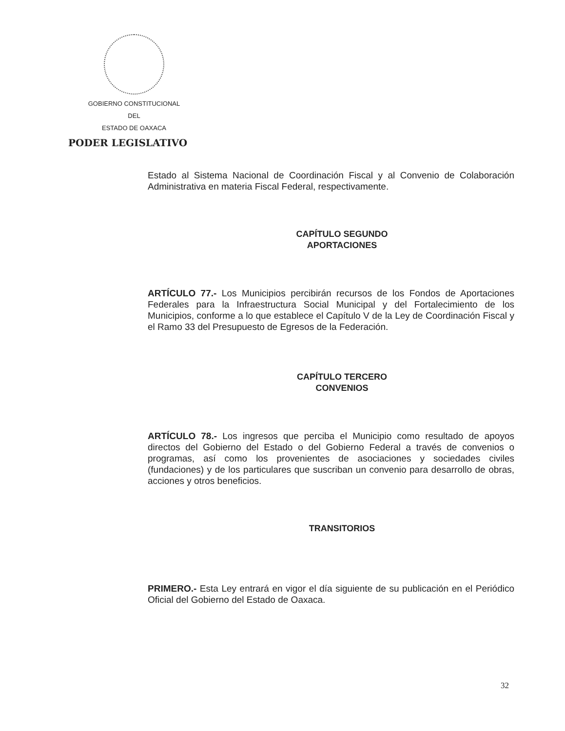GOBIERNO CONSTITUCIONAL
DEL
ESTADO DE OAXACA
PODER LEGISLATIVO
Estado al Sistema Nacional de Coordinación Fiscal y al Convenio de Colaboración Administrativa en materia Fiscal Federal, respectivamente.
CAPÍTULO SEGUNDO
APORTACIONES
ARTÍCULO 77.- Los Municipios percibirán recursos de los Fondos de Aportaciones Federales para la Infraestructura Social Municipal y del Fortalecimiento de los Municipios, conforme a lo que establece el Capítulo V de la Ley de Coordinación Fiscal y el Ramo 33 del Presupuesto de Egresos de la Federación.
CAPÍTULO TERCERO
CONVENIOS
ARTÍCULO 78.- Los ingresos que perciba el Municipio como resultado de apoyos directos del Gobierno del Estado o del Gobierno Federal a través de convenios o programas, así como los provenientes de asociaciones y sociedades civiles (fundaciones) y de los particulares que suscriban un convenio para desarrollo de obras, acciones y otros beneficios.
TRANSITORIOS
PRIMERO.- Esta Ley entrará en vigor el día siguiente de su publicación en el Periódico Oficial del Gobierno del Estado de Oaxaca.
32